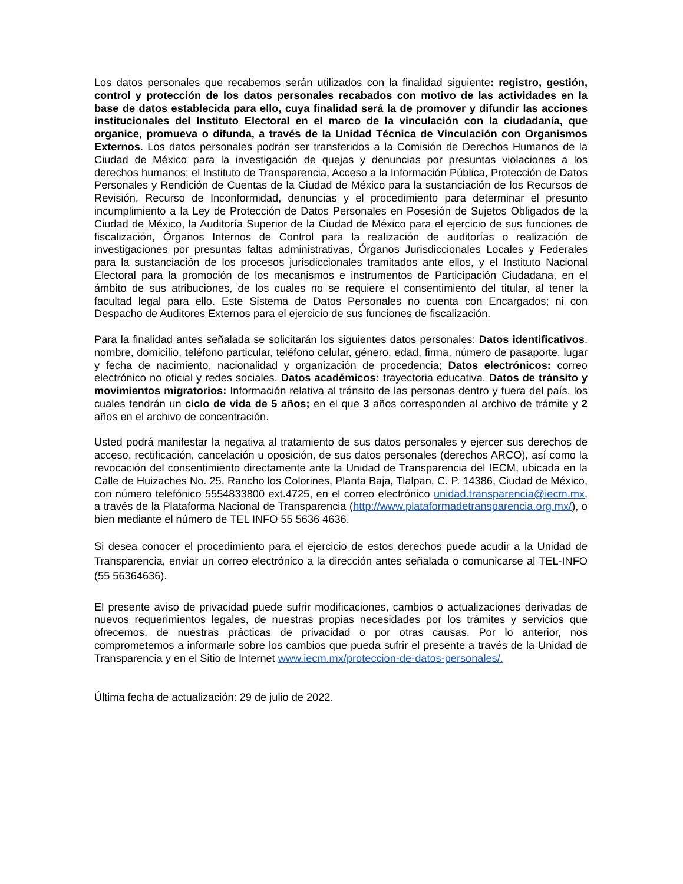Los datos personales que recabemos serán utilizados con la finalidad siguiente: registro, gestión, control y protección de los datos personales recabados con motivo de las actividades en la base de datos establecida para ello, cuya finalidad será la de promover y difundir las acciones institucionales del Instituto Electoral en el marco de la vinculación con la ciudadanía, que organice, promueva o difunda, a través de la Unidad Técnica de Vinculación con Organismos Externos. Los datos personales podrán ser transferidos a la Comisión de Derechos Humanos de la Ciudad de México para la investigación de quejas y denuncias por presuntas violaciones a los derechos humanos; el Instituto de Transparencia, Acceso a la Información Pública, Protección de Datos Personales y Rendición de Cuentas de la Ciudad de México para la sustanciación de los Recursos de Revisión, Recurso de Inconformidad, denuncias y el procedimiento para determinar el presunto incumplimiento a la Ley de Protección de Datos Personales en Posesión de Sujetos Obligados de la Ciudad de México, la Auditoría Superior de la Ciudad de México para el ejercicio de sus funciones de fiscalización, Órganos Internos de Control para la realización de auditorías o realización de investigaciones por presuntas faltas administrativas, Órganos Jurisdiccionales Locales y Federales para la sustanciación de los procesos jurisdiccionales tramitados ante ellos, y el Instituto Nacional Electoral para la promoción de los mecanismos e instrumentos de Participación Ciudadana, en el ámbito de sus atribuciones, de los cuales no se requiere el consentimiento del titular, al tener la facultad legal para ello. Este Sistema de Datos Personales no cuenta con Encargados; ni con Despacho de Auditores Externos para el ejercicio de sus funciones de fiscalización.
Para la finalidad antes señalada se solicitarán los siguientes datos personales: Datos identificativos. nombre, domicilio, teléfono particular, teléfono celular, género, edad, firma, número de pasaporte, lugar y fecha de nacimiento, nacionalidad y organización de procedencia; Datos electrónicos: correo electrónico no oficial y redes sociales. Datos académicos: trayectoria educativa. Datos de tránsito y movimientos migratorios: Información relativa al tránsito de las personas dentro y fuera del país. los cuales tendrán un ciclo de vida de 5 años; en el que 3 años corresponden al archivo de trámite y 2 años en el archivo de concentración.
Usted podrá manifestar la negativa al tratamiento de sus datos personales y ejercer sus derechos de acceso, rectificación, cancelación u oposición, de sus datos personales (derechos ARCO), así como la revocación del consentimiento directamente ante la Unidad de Transparencia del IECM, ubicada en la Calle de Huizaches No. 25, Rancho los Colorines, Planta Baja, Tlalpan, C. P. 14386, Ciudad de México, con número telefónico 5554833800 ext.4725, en el correo electrónico unidad.transparencia@iecm.mx, a través de la Plataforma Nacional de Transparencia (http://www.plataformadetransparencia.org.mx/), o bien mediante el número de TEL INFO 55 5636 4636.
Si desea conocer el procedimiento para el ejercicio de estos derechos puede acudir a la Unidad de Transparencia, enviar un correo electrónico a la dirección antes señalada o comunicarse al TEL-INFO (55 56364636).
El presente aviso de privacidad puede sufrir modificaciones, cambios o actualizaciones derivadas de nuevos requerimientos legales, de nuestras propias necesidades por los trámites y servicios que ofrecemos, de nuestras prácticas de privacidad o por otras causas. Por lo anterior, nos comprometemos a informarle sobre los cambios que pueda sufrir el presente a través de la Unidad de Transparencia y en el Sitio de Internet www.iecm.mx/proteccion-de-datos-personales/.
Última fecha de actualización: 29 de julio de 2022.